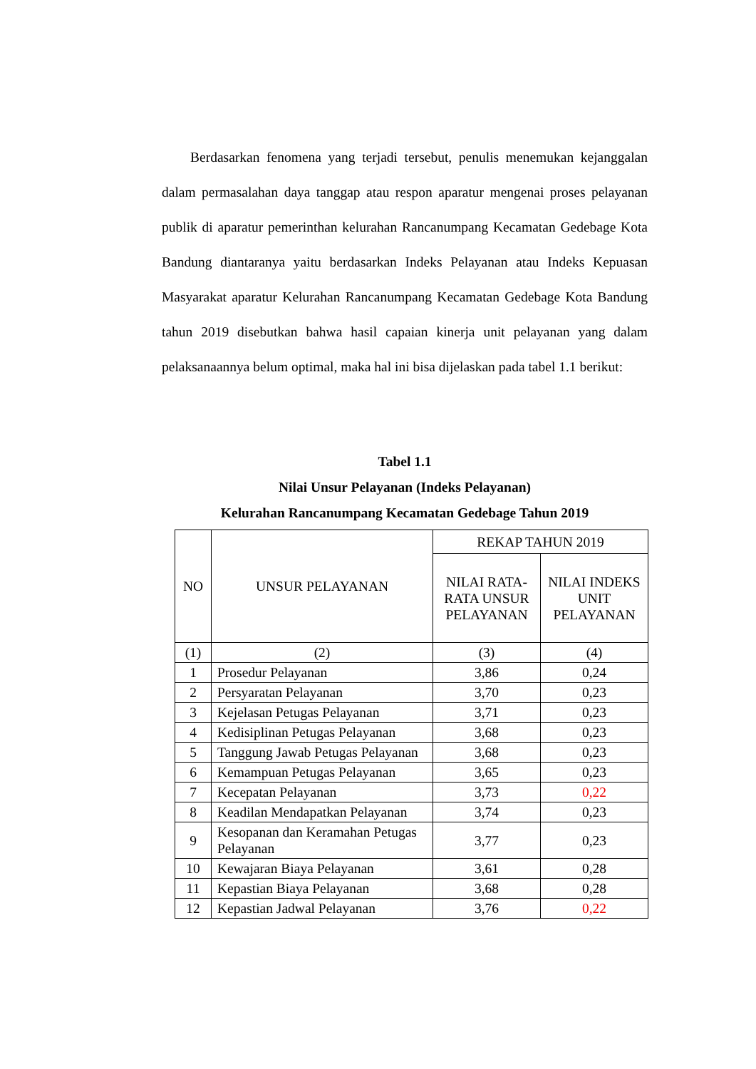Berdasarkan fenomena yang terjadi tersebut, penulis menemukan kejanggalan dalam permasalahan daya tanggap atau respon aparatur mengenai proses pelayanan publik di aparatur pemerinthan kelurahan Rancanumpang Kecamatan Gedebage Kota Bandung diantaranya yaitu berdasarkan Indeks Pelayanan atau Indeks Kepuasan Masyarakat aparatur Kelurahan Rancanumpang Kecamatan Gedebage Kota Bandung tahun 2019 disebutkan bahwa hasil capaian kinerja unit pelayanan yang dalam pelaksanaannya belum optimal, maka hal ini bisa dijelaskan pada tabel 1.1 berikut:
Tabel 1.1
Nilai Unsur Pelayanan (Indeks Pelayanan)
Kelurahan Rancanumpang Kecamatan Gedebage Tahun 2019
| NO | UNSUR PELAYANAN | REKAP TAHUN 2019 | |
| --- | --- | --- | --- |
| | | NILAI RATA-RATA UNSUR PELAYANAN | NILAI INDEKS UNIT PELAYANAN |
| (1) | (2) | (3) | (4) |
| 1 | Prosedur Pelayanan | 3,86 | 0,24 |
| 2 | Persyaratan Pelayanan | 3,70 | 0,23 |
| 3 | Kejelasan Petugas Pelayanan | 3,71 | 0,23 |
| 4 | Kedisiplinan Petugas Pelayanan | 3,68 | 0,23 |
| 5 | Tanggung Jawab Petugas Pelayanan | 3,68 | 0,23 |
| 6 | Kemampuan Petugas Pelayanan | 3,65 | 0,23 |
| 7 | Kecepatan Pelayanan | 3,73 | 0,22 |
| 8 | Keadilan Mendapatkan Pelayanan | 3,74 | 0,23 |
| 9 | Kesopanan dan Keramahan Petugas Pelayanan | 3,77 | 0,23 |
| 10 | Kewajaran Biaya Pelayanan | 3,61 | 0,28 |
| 11 | Kepastian Biaya Pelayanan | 3,68 | 0,28 |
| 12 | Kepastian Jadwal Pelayanan | 3,76 | 0,22 |